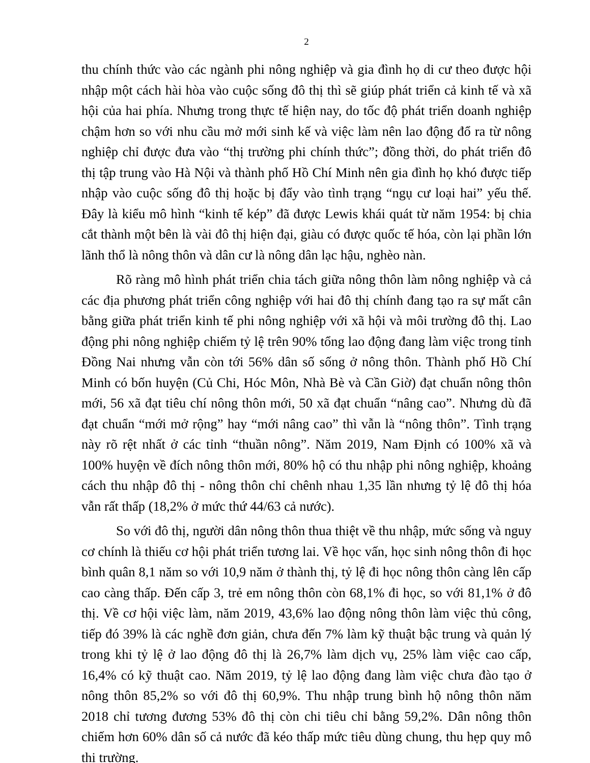2
thu chính thức vào các ngành phi nông nghiệp và gia đình họ di cư theo được hội nhập một cách hài hòa vào cuộc sống đô thị thì sẽ giúp phát triển cả kinh tế và xã hội của hai phía. Nhưng trong thực tế hiện nay, do tốc độ phát triển doanh nghiệp chậm hơn so với nhu cầu mở mới sinh kế và việc làm nên lao động đổ ra từ nông nghiệp chỉ được đưa vào “thị trường phi chính thức”; đồng thời, do phát triển đô thị tập trung vào Hà Nội và thành phố Hồ Chí Minh nên gia đình họ khó được tiếp nhập vào cuộc sống đô thị hoặc bị đẩy vào tình trạng “ngụ cư loại hai” yếu thế. Đây là kiểu mô hình “kinh tế kép” đã được Lewis khái quát từ năm 1954: bị chia cắt thành một bên là vài đô thị hiện đại, giàu có được quốc tế hóa, còn lại phần lớn lãnh thổ là nông thôn và dân cư là nông dân lạc hậu, nghèo nàn.
Rõ ràng mô hình phát triển chia tách giữa nông thôn làm nông nghiệp và cả các địa phương phát triển công nghiệp với hai đô thị chính đang tạo ra sự mất cân bằng giữa phát triển kinh tế phi nông nghiệp với xã hội và môi trường đô thị. Lao động phi nông nghiệp chiếm tỷ lệ trên 90% tổng lao động đang làm việc trong tỉnh Đồng Nai nhưng vẫn còn tới 56% dân số sống ở nông thôn. Thành phố Hồ Chí Minh có bốn huyện (Củ Chi, Hóc Môn, Nhà Bè và Cần Giờ) đạt chuẩn nông thôn mới, 56 xã đạt tiêu chí nông thôn mới, 50 xã đạt chuẩn “nâng cao”. Nhưng dù đã đạt chuẩn “mới mở rộng” hay “mới nâng cao” thì vẫn là “nông thôn”. Tình trạng này rõ rệt nhất ở các tỉnh “thuần nông”. Năm 2019, Nam Định có 100% xã và 100% huyện về đích nông thôn mới, 80% hộ có thu nhập phi nông nghiệp, khoảng cách thu nhập đô thị - nông thôn chỉ chênh nhau 1,35 lần nhưng tỷ lệ đô thị hóa vẫn rất thấp (18,2% ở mức thứ 44/63 cả nước).
So với đô thị, người dân nông thôn thua thiệt về thu nhập, mức sống và nguy cơ chính là thiếu cơ hội phát triển tương lai. Về học vấn, học sinh nông thôn đi học bình quân 8,1 năm so với 10,9 năm ở thành thị, tỷ lệ đi học nông thôn càng lên cấp cao càng thấp. Đến cấp 3, trẻ em nông thôn còn 68,1% đi học, so với 81,1% ở đô thị. Về cơ hội việc làm, năm 2019, 43,6% lao động nông thôn làm việc thủ công, tiếp đó 39% là các nghề đơn giản, chưa đến 7% làm kỹ thuật bậc trung và quản lý trong khi tỷ lệ ở lao động đô thị là 26,7% làm dịch vụ, 25% làm việc cao cấp, 16,4% có kỹ thuật cao. Năm 2019, tỷ lệ lao động đang làm việc chưa đào tạo ở nông thôn 85,2% so với đô thị 60,9%. Thu nhập trung bình hộ nông thôn năm 2018 chỉ tương đương 53% đô thị còn chi tiêu chỉ bằng 59,2%. Dân nông thôn chiếm hơn 60% dân số cả nước đã kéo thấp mức tiêu dùng chung, thu hẹp quy mô thị trường.